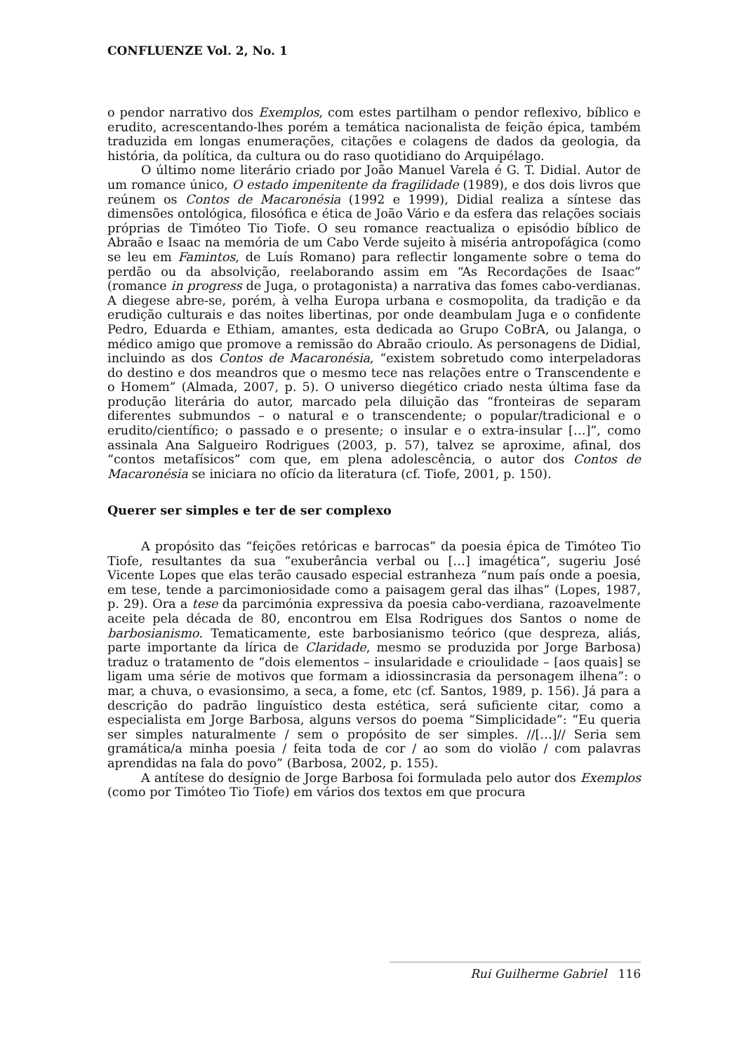CONFLUENZE Vol. 2, No. 1
o pendor narrativo dos Exemplos, com estes partilham o pendor reflexivo, bíblico e erudito, acrescentando-lhes porém a temática nacionalista de feição épica, também traduzida em longas enumerações, citações e colagens de dados da geologia, da história, da política, da cultura ou do raso quotidiano do Arquipélago.
O último nome literário criado por João Manuel Varela é G. T. Didial. Autor de um romance único, O estado impenitente da fragilidade (1989), e dos dois livros que reúnem os Contos de Macaronésia (1992 e 1999), Didial realiza a síntese das dimensões ontológica, filosófica e ética de João Vário e da esfera das relações sociais próprias de Timóteo Tio Tiofe. O seu romance reactualiza o episódio bíblico de Abraão e Isaac na memória de um Cabo Verde sujeito à miséria antropofágica (como se leu em Famintos, de Luís Romano) para reflectir longamente sobre o tema do perdão ou da absolvição, reelaborando assim em “As Recordações de Isaac” (romance in progress de Juga, o protagonista) a narrativa das fomes cabo-verdianas. A diegese abre-se, porém, à velha Europa urbana e cosmopolita, da tradição e da erudição culturais e das noites libertinas, por onde deambulam Juga e o confidente Pedro, Eduarda e Ethiam, amantes, esta dedicada ao Grupo CoBrA, ou Jalanga, o médico amigo que promove a remissão do Abraão crioulo. As personagens de Didial, incluindo as dos Contos de Macaronésia, “existem sobretudo como interpeladoras do destino e dos meandros que o mesmo tece nas relações entre o Transcendente e o Homem” (Almada, 2007, p. 5). O universo diegético criado nesta última fase da produção literária do autor, marcado pela diluição das “fronteiras de separam diferentes submundos – o natural e o transcendente; o popular/tradicional e o erudito/científico; o passado e o presente; o insular e o extra-insular […]”, como assinala Ana Salgueiro Rodrigues (2003, p. 57), talvez se aproxime, afinal, dos “contos metafísicos” com que, em plena adolescência, o autor dos Contos de Macaronésia se iniciara no ofício da literatura (cf. Tiofe, 2001, p. 150).
Querer ser simples e ter de ser complexo
A propósito das “feições retóricas e barrocas” da poesia épica de Timóteo Tio Tiofe, resultantes da sua “exuberância verbal ou […] imagética”, sugeriu José Vicente Lopes que elas terão causado especial estranheza “num país onde a poesia, em tese, tende a parcimoniosidade como a paisagem geral das ilhas” (Lopes, 1987, p. 29). Ora a tese da parcimónia expressiva da poesia cabo-verdiana, razoavelmente aceite pela década de 80, encontrou em Elsa Rodrigues dos Santos o nome de barbosianismo. Tematicamente, este barbosianismo teórico (que despreza, aliás, parte importante da lírica de Claridade, mesmo se produzida por Jorge Barbosa) traduz o tratamento de “dois elementos – insularidade e crioulidade – [aos quais] se ligam uma série de motivos que formam a idiossincrasia da personagem ilhena”: o mar, a chuva, o evasionsimo, a seca, a fome, etc (cf. Santos, 1989, p. 156). Já para a descrição do padrão linguístico desta estética, será suficiente citar, como a especialista em Jorge Barbosa, alguns versos do poema “Simplicidade”: “Eu queria ser simples naturalmente / sem o propósito de ser simples. //[…]// Seria sem gramática/a minha poesia / feita toda de cor / ao som do violão / com palavras aprendidas na fala do povo” (Barbosa, 2002, p. 155).
A antítese do desígnio de Jorge Barbosa foi formulada pelo autor dos Exemplos (como por Timóteo Tio Tiofe) em vários dos textos em que procura
Rui Guilherme Gabriel 116